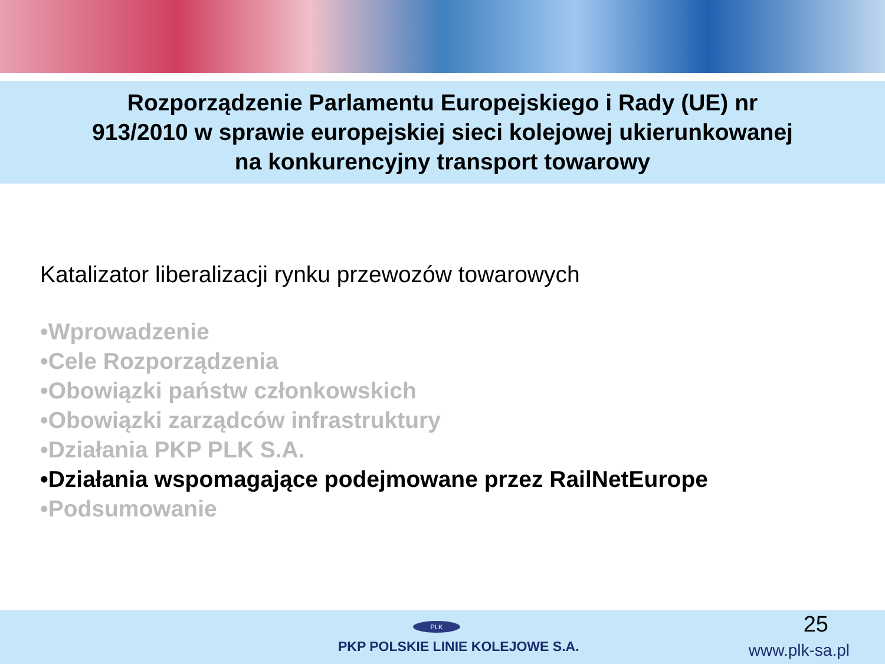Rozporządzenie Parlamentu Europejskiego i Rady (UE) nr
913/2010 w sprawie europejskiej sieci kolejowej ukierunkowanej
na konkurencyjny transport towarowy
Katalizator liberalizacji rynku przewozów towarowych
•Wprowadzenie
•Cele Rozporządzenia
•Obowiązki państw członkowskich
•Obowiązki zarządców infrastruktury
•Działania PKP PLK S.A.
•Działania wspomagające podejmowane przez RailNetEurope
•Podsumowanie
PLK
PKP POLSKIE LINIE KOLEJOWE S.A.
25
www.plk-sa.pl